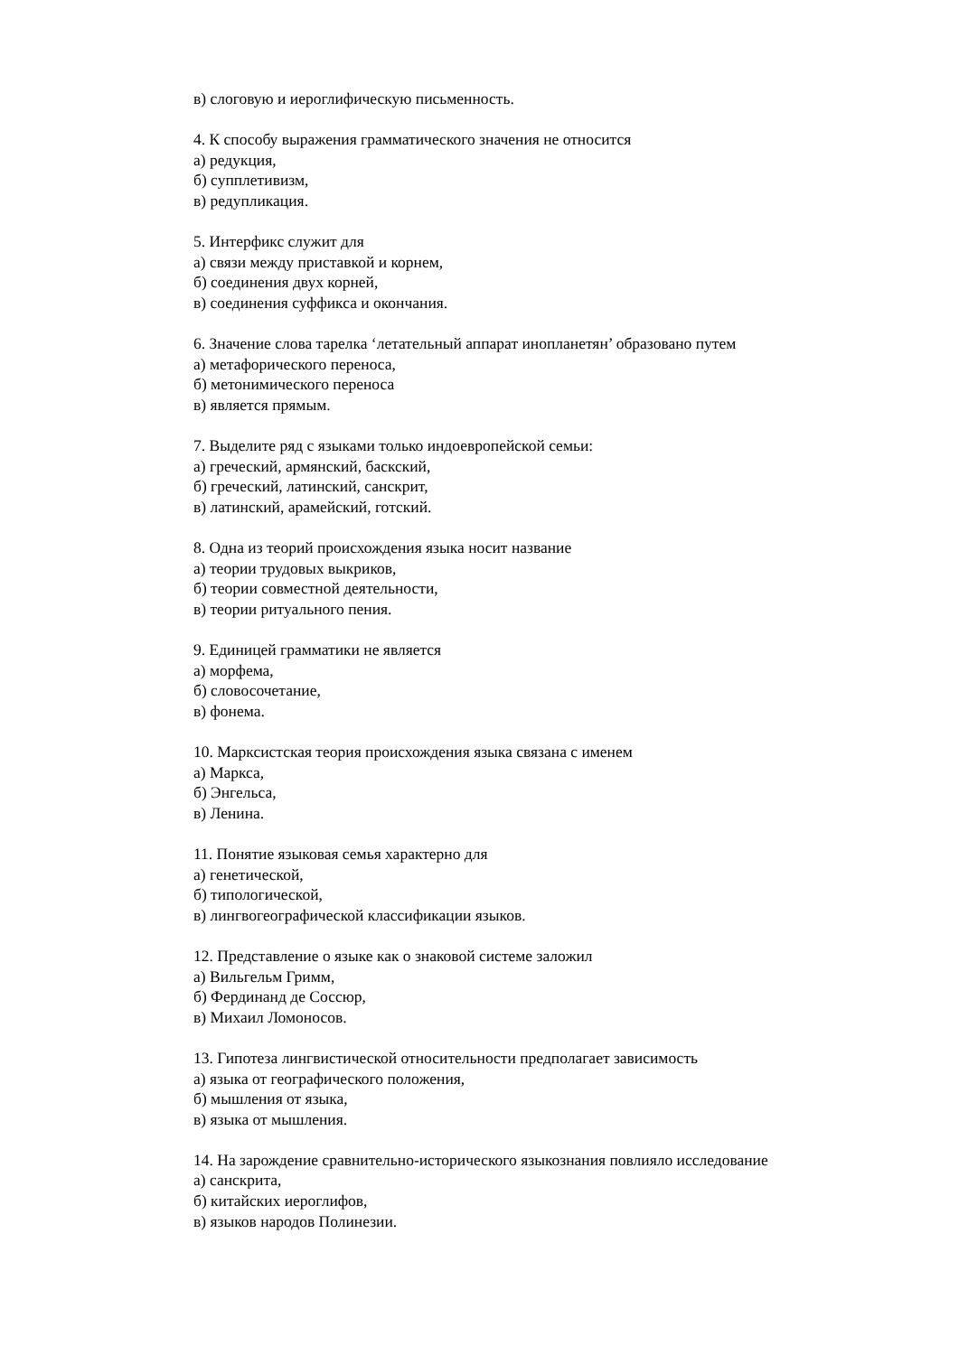в) слоговую и иероглифическую письменность.
4. К способу выражения грамматического значения не относится
а) редукция,
б) супплетивизм,
в) редупликация.
5. Интерфикс служит для
а) связи между приставкой и корнем,
б) соединения двух корней,
в) соединения суффикса и окончания.
6. Значение слова тарелка ‘летательный аппарат инопланетян’ образовано путем
а) метафорического переноса,
б) метонимического переноса
в) является прямым.
7. Выделите ряд с языками только индоевропейской семьи:
а) греческий, армянский, баскский,
б) греческий, латинский, санскрит,
в) латинский, арамейский, готский.
8. Одна из теорий происхождения языка носит название
а) теории трудовых выкриков,
б) теории совместной деятельности,
в) теории ритуального пения.
9. Единицей грамматики не является
а) морфема,
б) словосочетание,
в) фонема.
10. Марксистская теория происхождения языка связана с именем
а) Маркса,
б) Энгельса,
в) Ленина.
11. Понятие языковая семья характерно для
а) генетической,
б) типологической,
в) лингвогеографической классификации языков.
12. Представление о языке как о знаковой системе заложил
а) Вильгельм Гримм,
б) Фердинанд де Соссюр,
в) Михаил Ломоносов.
13. Гипотеза лингвистической относительности предполагает зависимость
а) языка от географического положения,
б) мышления от языка,
в) языка от мышления.
14. На зарождение сравнительно-исторического языкознания повлияло исследование
а) санскрита,
б) китайских иероглифов,
в) языков народов Полинезии.